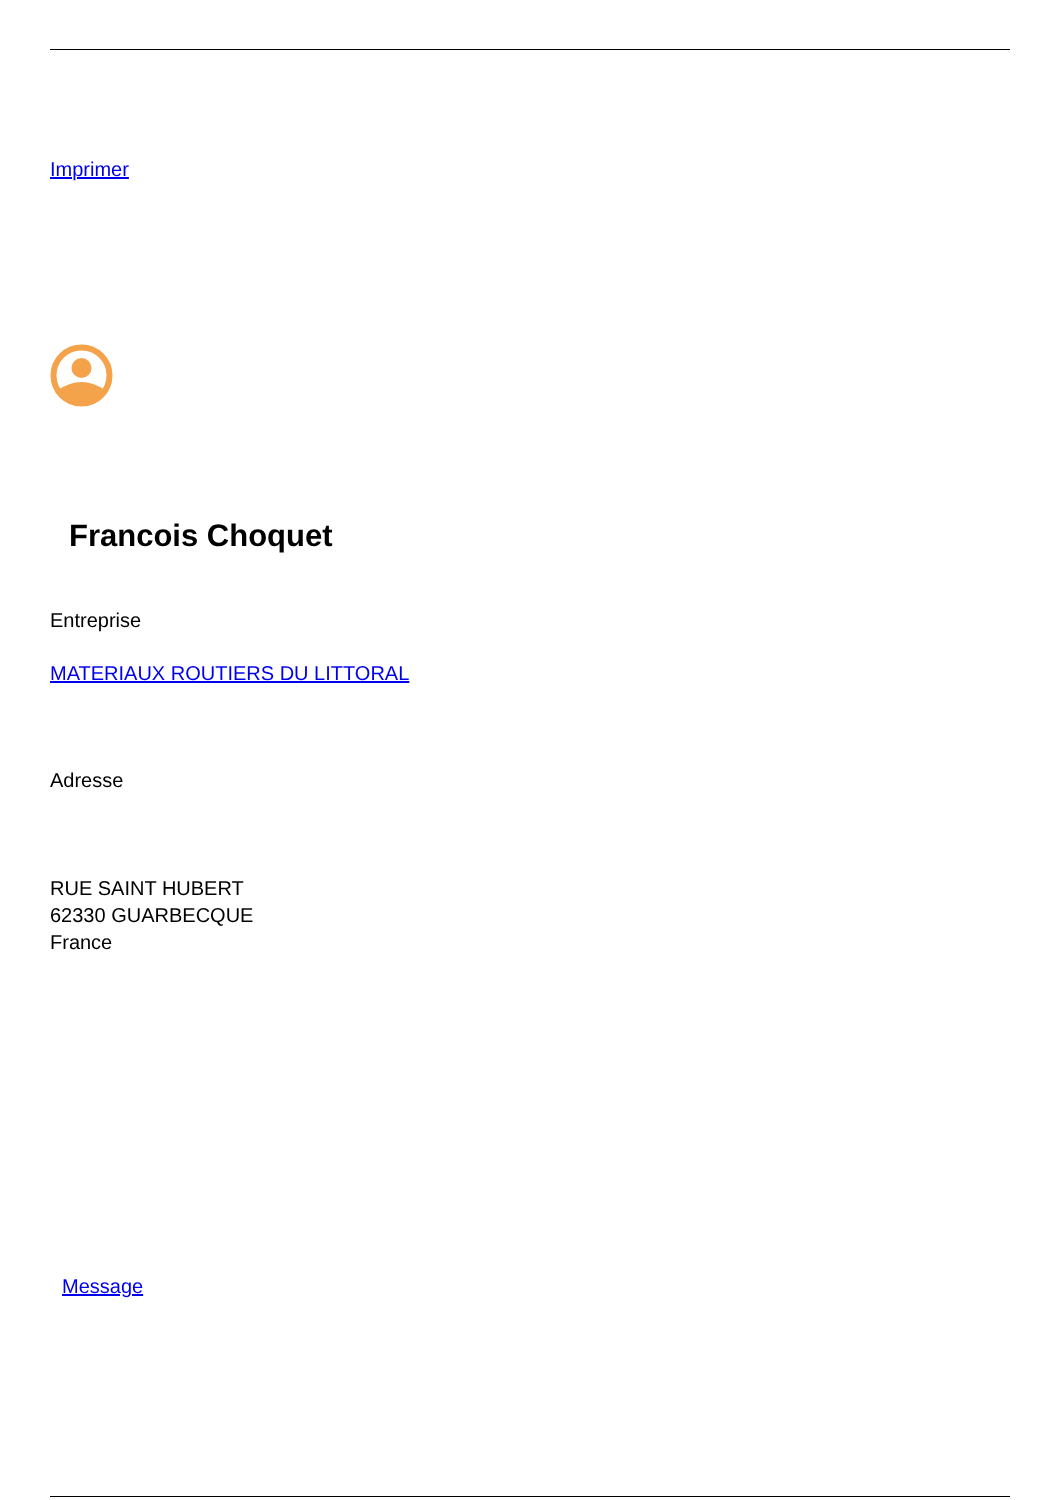Imprimer
Francois Choquet
Entreprise
MATERIAUX ROUTIERS DU LITTORAL
Adresse
RUE SAINT HUBERT
62330 GUARBECQUE
France
Message